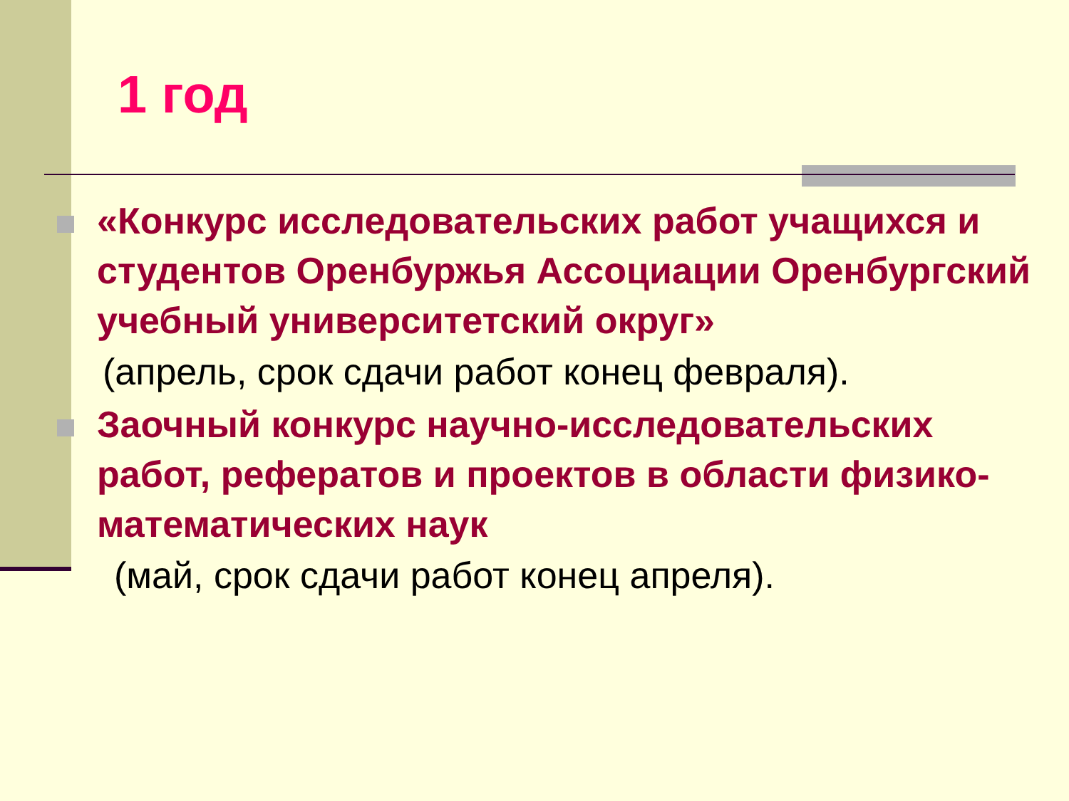1 год
«Конкурс исследовательских работ учащихся и студентов Оренбуржья Ассоциации Оренбургский учебный университетский округ»
(апрель, срок сдачи работ конец февраля).
Заочный конкурс научно-исследовательских работ, рефератов и проектов в области физико-математических наук
(май, срок сдачи работ конец апреля).